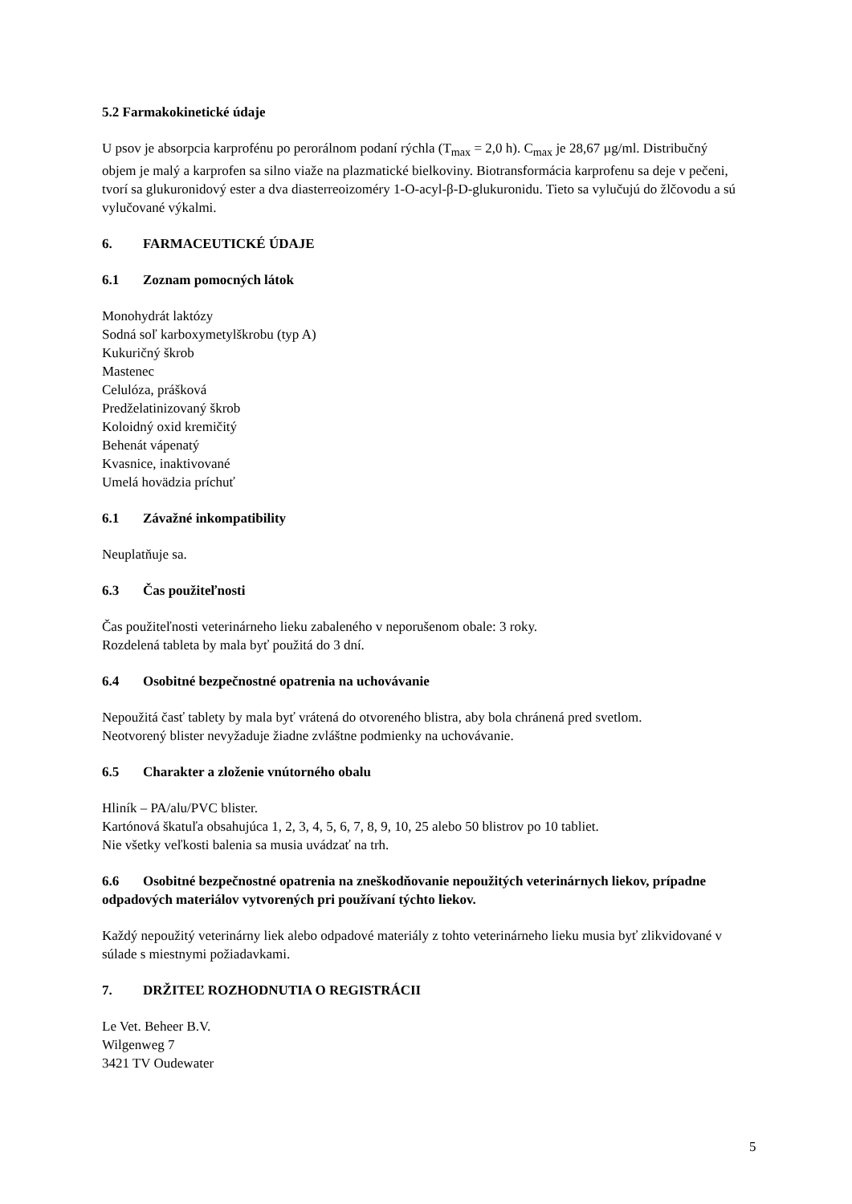5.2 Farmakokinetické údaje
U psov je absorpcia karprofénu po perorálnom podaní rýchla (T<sub>max</sub> = 2,0 h). C<sub>max</sub> je 28,67 µg/ml. Distribučný objem je malý a karprofen sa silno viaže na plazmatické bielkoviny. Biotransformácia karprofenu sa deje v pečeni, tvorí sa glukuronidový ester a dva diasterreoizoméry 1-O-acyl-β-D-glukuronidu. Tieto sa vylučujú do žlčovodu a sú vylučované výkalmi.
6. FARMACEUTICKÉ ÚDAJE
6.1 Zoznam pomocných látok
Monohydrát laktózy
Sodná soľ karboxymetylškrobu (typ A)
Kukuričný škrob
Mastenec
Celulóza, prášková
Predželatinizovaný škrob
Koloidný oxid kremičitý
Behenát vápenatý
Kvasnice, inaktivované
Umelá hovädzia príchuť
6.1 Závažné inkompatibility
Neuplatňuje sa.
6.3 Čas použiteľnosti
Čas použiteľnosti veterinárneho lieku zabaleného v neporušenom obale: 3 roky.
Rozdelená tableta by mala byť použitá do 3 dní.
6.4 Osobitné bezpečnostné opatrenia na uchovávanie
Nepoužitá časť tablety by mala byť vrátená do otvoreného blistra, aby bola chránená pred svetlom.
Neotvorený blister nevyžaduje žiadne zvláštne podmienky na uchovávanie.
6.5 Charakter a zloženie vnútorného obalu
Hliník – PA/alu/PVC blister.
Kartónová škatuľa obsahujúca 1, 2, 3, 4, 5, 6, 7, 8, 9, 10, 25 alebo 50 blistrov po 10 tabliet.
Nie všetky veľkosti balenia sa musia uvádzať na trh.
6.6 Osobitné bezpečnostné opatrenia na zneškodňovanie nepoužitých veterinárnych liekov, prípadne odpadových materiálov vytvorených pri používaní týchto liekov.
Každý nepoužitý veterinárny liek alebo odpadové materiály z tohto veterinárneho lieku musia byť zlikvidované v súlade s miestnymi požiadavkami.
7. DRŽITEĽ ROZHODNUTIA O REGISTRÁCII
Le Vet. Beheer B.V.
Wilgenweg 7
3421 TV Oudewater
5